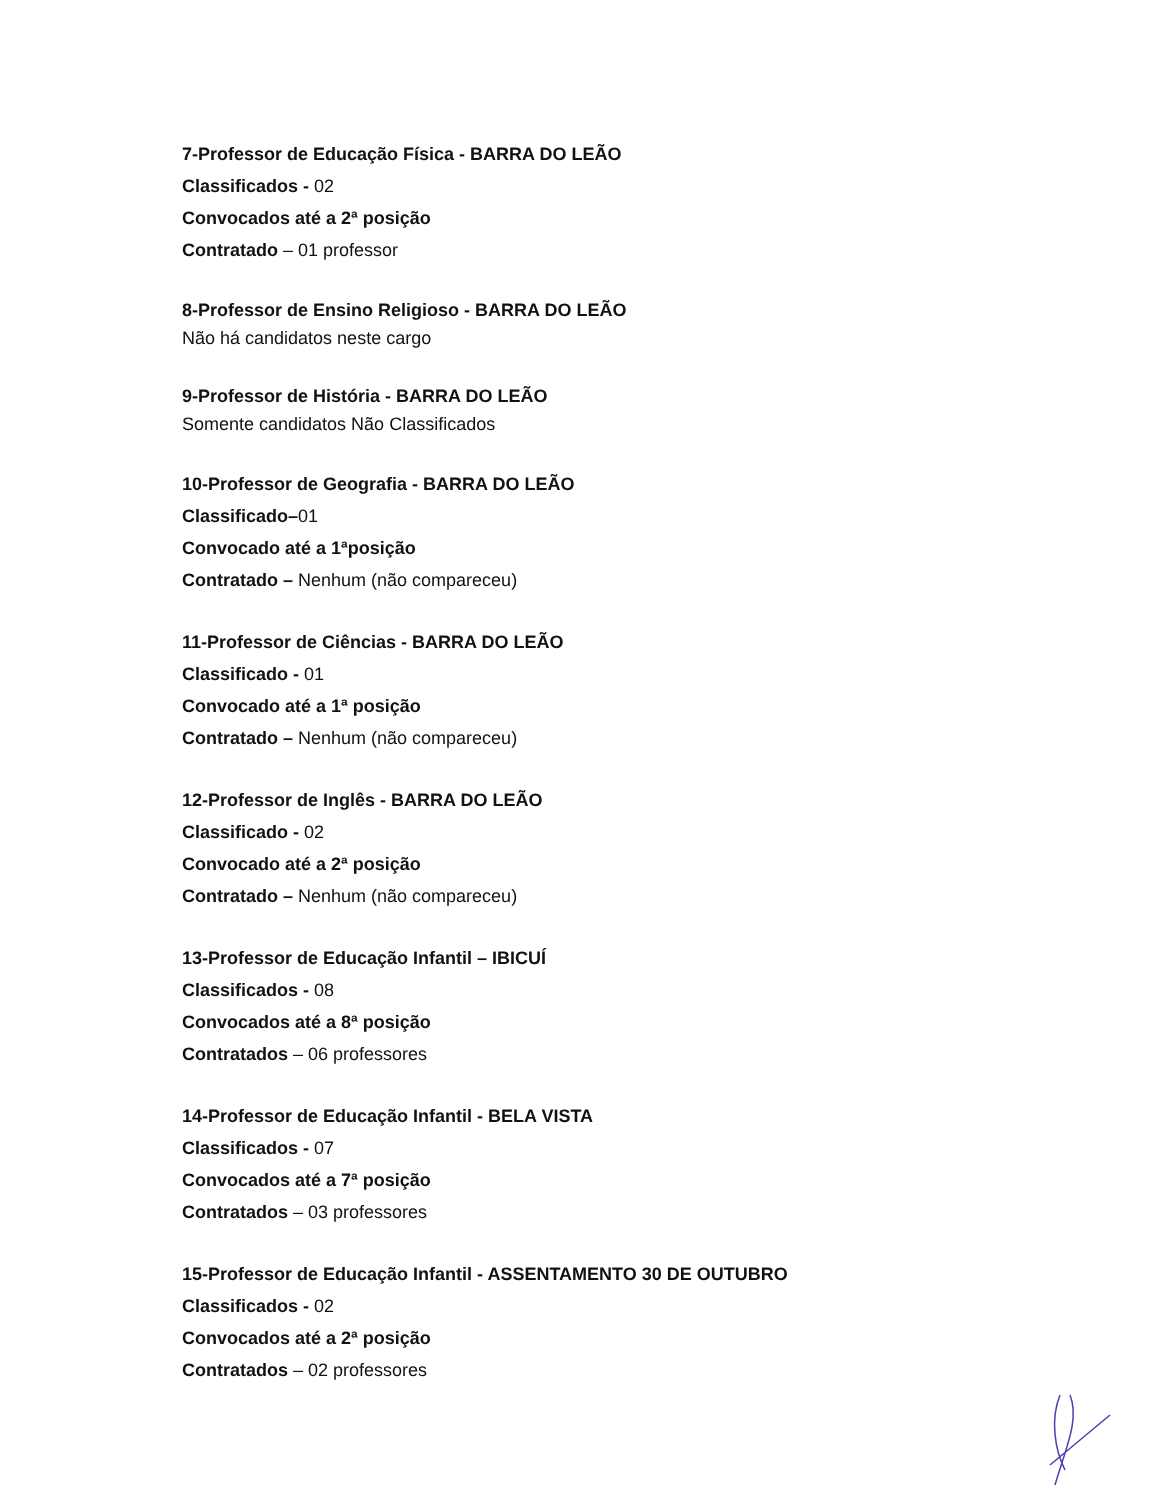7-Professor de Educação Física - BARRA DO LEÃO
Classificados - 02
Convocados até a 2ª posição
Contratado – 01 professor
8-Professor de Ensino Religioso - BARRA DO LEÃO
Não há candidatos neste cargo
9-Professor de História - BARRA DO LEÃO
Somente candidatos Não Classificados
10-Professor de Geografia - BARRA DO LEÃO
Classificado–01
Convocado até a 1ªposição
Contratado – Nenhum (não compareceu)
11-Professor de Ciências - BARRA DO LEÃO
Classificado - 01
Convocado até a 1ª posição
Contratado – Nenhum (não compareceu)
12-Professor de Inglês - BARRA DO LEÃO
Classificado - 02
Convocado até a 2ª posição
Contratado – Nenhum (não compareceu)
13-Professor de Educação Infantil – IBICUÍ
Classificados - 08
Convocados até a 8ª posição
Contratados – 06 professores
14-Professor de Educação Infantil - BELA VISTA
Classificados - 07
Convocados até a 7ª posição
Contratados – 03 professores
15-Professor de Educação Infantil - ASSENTAMENTO 30 DE OUTUBRO
Classificados - 02
Convocados até a 2ª posição
Contratados – 02 professores